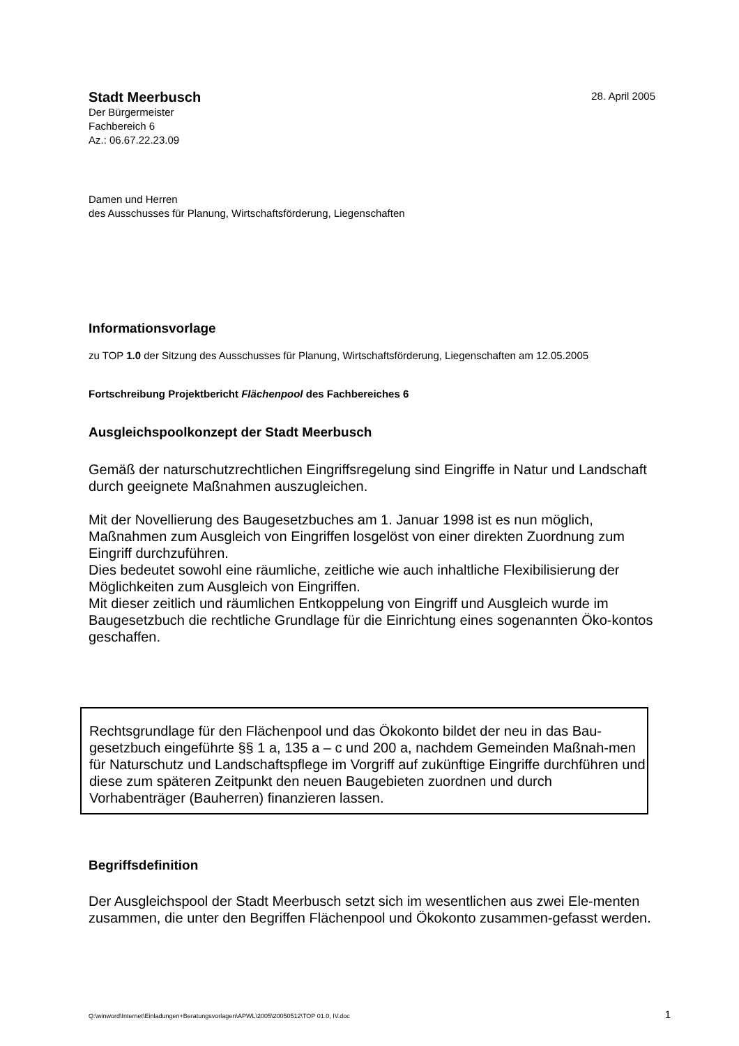Stadt Meerbusch 28. April 2005
Der Bürgermeister
Fachbereich 6
Az.: 06.67.22.23.09
Damen und Herren
des Ausschusses für Planung, Wirtschaftsförderung, Liegenschaften
Informationsvorlage
zu TOP 1.0 der Sitzung des Ausschusses für Planung, Wirtschaftsförderung, Liegenschaften am 12.05.2005
Fortschreibung Projektbericht Flächenpool des Fachbereiches 6
Ausgleichspoolkonzept der Stadt Meerbusch
Gemäß der naturschutzrechtlichen Eingriffsregelung sind Eingriffe in Natur und Landschaft durch geeignete Maßnahmen auszugleichen.
Mit der Novellierung des Baugesetzbuches am 1. Januar 1998 ist es nun möglich, Maßnahmen zum Ausgleich von Eingriffen losgelöst von einer direkten Zuordnung zum Eingriff durchzuführen.
Dies bedeutet sowohl eine räumliche, zeitliche wie auch inhaltliche Flexibilisierung der Möglichkeiten zum Ausgleich von Eingriffen.
Mit dieser zeitlich und räumlichen Entkoppelung von Eingriff und Ausgleich wurde im Baugesetzbuch die rechtliche Grundlage für die Einrichtung eines sogenannten Öko-kontos geschaffen.
Rechtsgrundlage für den Flächenpool und das Ökokonto bildet der neu in das Bau-gesetzbuch eingeführte §§ 1 a, 135 a – c und 200 a, nachdem Gemeinden Maßnah-men für Naturschutz und Landschaftspflege im Vorgriff auf zukünftige Eingriffe durchführen und diese zum späteren Zeitpunkt den neuen Baugebieten zuordnen und durch Vorhabenträger (Bauherren) finanzieren lassen.
Begriffsdefinition
Der Ausgleichspool der Stadt Meerbusch setzt sich im wesentlichen aus zwei Ele-menten zusammen, die unter den Begriffen Flächenpool und Ökokonto zusammen-gefasst werden.
Q:\winword\Internet\Einladungen+Beratungsvorlagen\APWL\2005\20050512\TOP 01.0, IV.doc 1